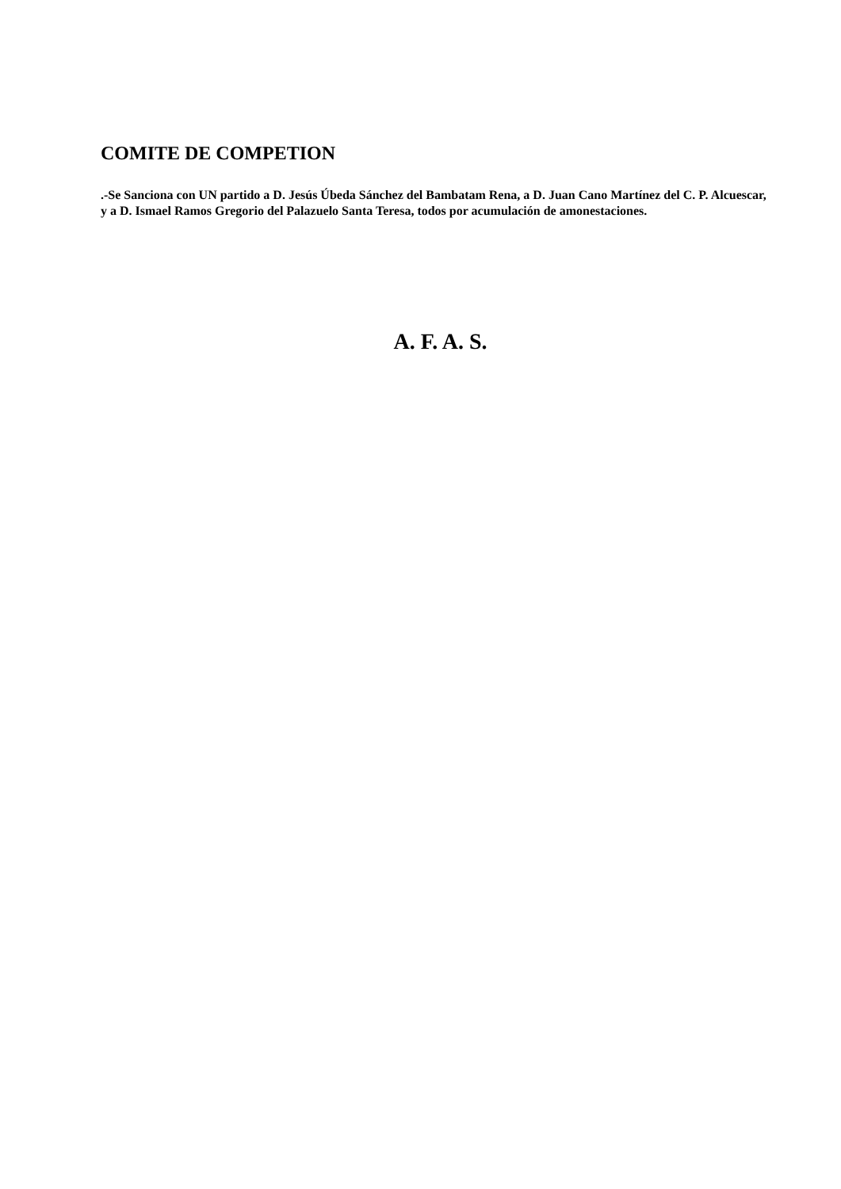COMITE DE COMPETION
.-Se Sanciona con UN partido a D. Jesús Úbeda Sánchez del Bambatam Rena, a D. Juan Cano Martínez del C. P. Alcuescar, y a D. Ismael Ramos Gregorio del Palazuelo Santa Teresa, todos por acumulación de amonestaciones.
A. F. A. S.